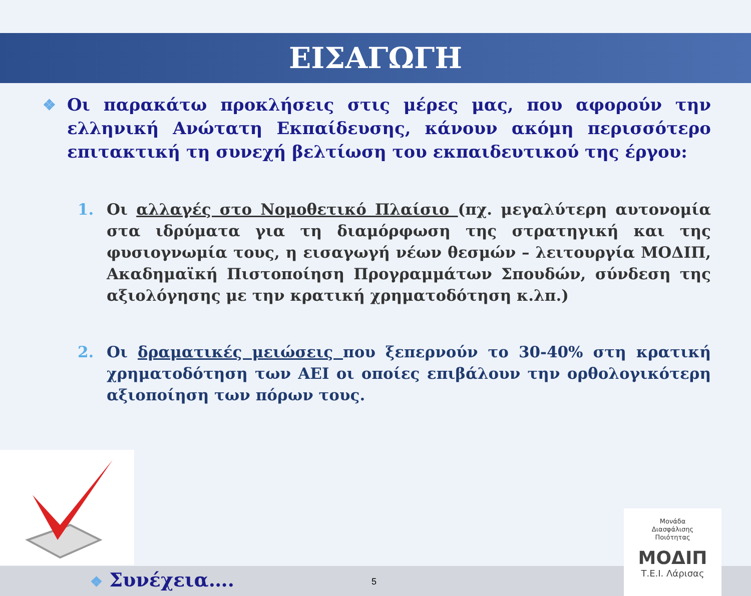ΕΙΣΑΓΩΓΗ
❖ Οι παρακάτω προκλήσεις στις μέρες μας, που αφορούν την ελληνική Ανώτατη Εκπαίδευσης, κάνουν ακόμη περισσότερο επιτακτική τη συνεχή βελτίωση του εκπαιδευτικού της έργου:
1. Οι αλλαγές στο Νομοθετικό Πλαίσιο (πχ. μεγαλύτερη αυτονομία στα ιδρύματα για τη διαμόρφωση της στρατηγική και της φυσιογνωμία τους, η εισαγωγή νέων θεσμών – λειτουργία ΜΟΔΙΠ, Ακαδημαϊκή Πιστοποίηση Προγραμμάτων Σπουδών, σύνδεση της αξιολόγησης με την κρατική χρηματοδότηση κ.λπ.)
2. Οι δραματικές μειώσεις που ξεπερνούν το 30-40% στη κρατική χρηματοδότηση των ΑΕΙ οι οποίες επιβάλουν την ορθολογικότερη αξιοποίηση των πόρων τους.
❖ Συνέχεια…. 5
Μονάδα
Διασφάλισης
Ποιότητας
ΜΟΔΙΠ
Τ.Ε.Ι. Λάρισας